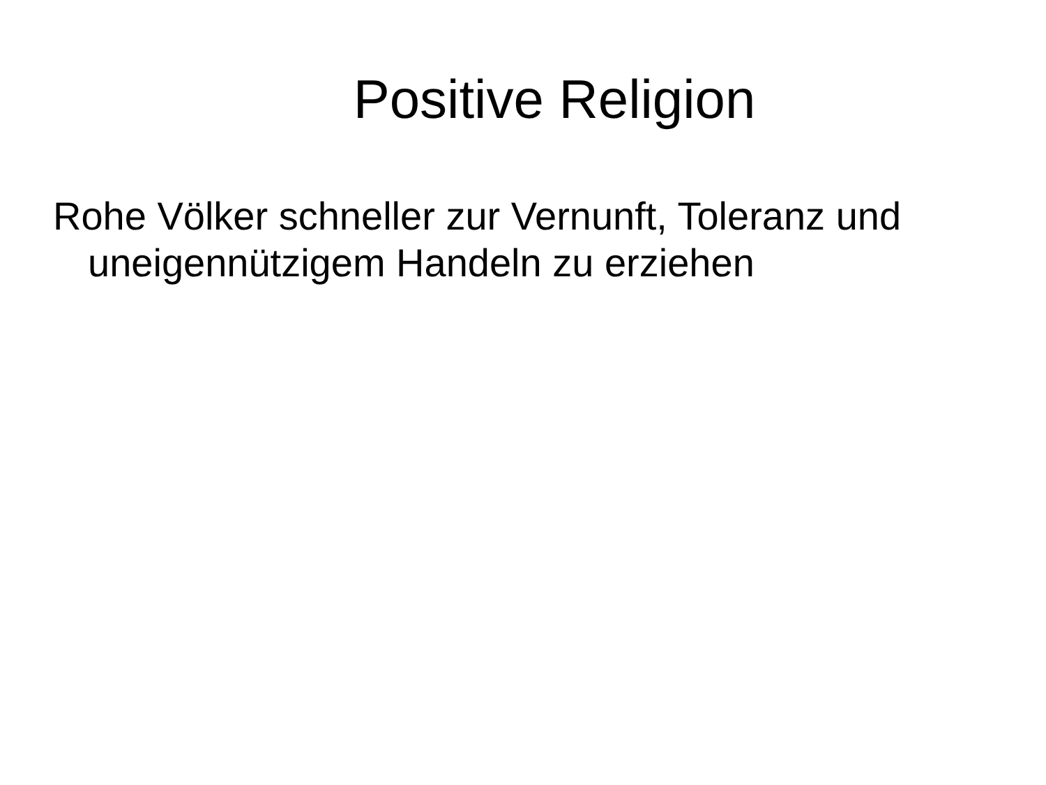Positive Religion
Rohe Völker schneller zur Vernunft, Toleranz und uneigennützigem Handeln zu erziehen